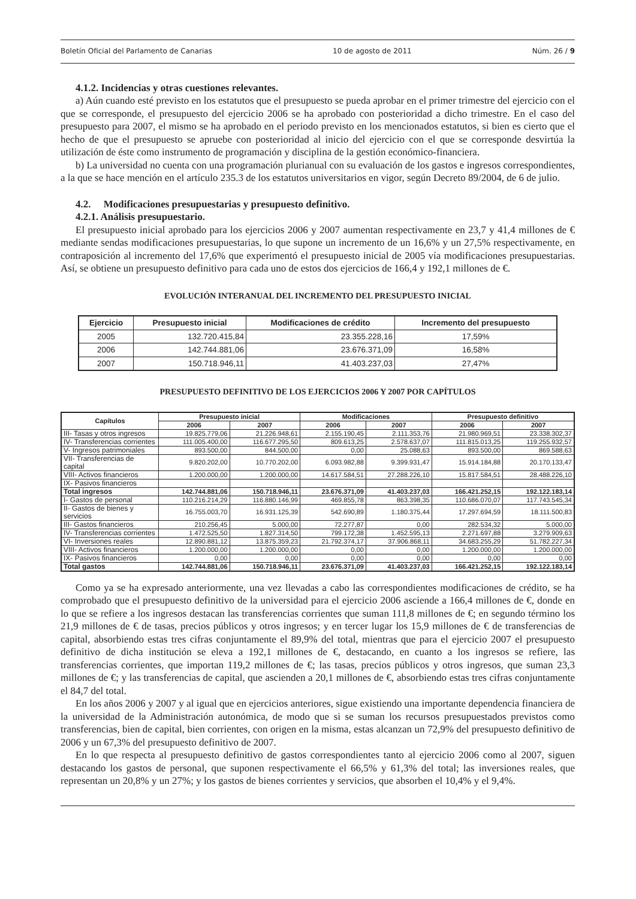Boletín Oficial del Parlamento de Canarias 10 de agosto de 2011 Núm. 26 / 9
4.1.2. Incidencias y otras cuestiones relevantes.
a) Aún cuando esté previsto en los estatutos que el presupuesto se pueda aprobar en el primer trimestre del ejercicio con el que se corresponde, el presupuesto del ejercicio 2006 se ha aprobado con posterioridad a dicho trimestre. En el caso del presupuesto para 2007, el mismo se ha aprobado en el periodo previsto en los mencionados estatutos, si bien es cierto que el hecho de que el presupuesto se apruebe con posterioridad al inicio del ejercicio con el que se corresponde desvirtúa la utilización de éste como instrumento de programación y disciplina de la gestión económico-financiera.
b) La universidad no cuenta con una programación plurianual con su evaluación de los gastos e ingresos correspondientes, a la que se hace mención en el artículo 235.3 de los estatutos universitarios en vigor, según Decreto 89/2004, de 6 de julio.
4.2. Modificaciones presupuestarias y presupuesto definitivo.
4.2.1. Análisis presupuestario.
El presupuesto inicial aprobado para los ejercicios 2006 y 2007 aumentan respectivamente en 23,7 y 41,4 millones de € mediante sendas modificaciones presupuestarias, lo que supone un incremento de un 16,6% y un 27,5% respectivamente, en contraposición al incremento del 17,6% que experimentó el presupuesto inicial de 2005 vía modificaciones presupuestarias. Así, se obtiene un presupuesto definitivo para cada uno de estos dos ejercicios de 166,4 y 192,1 millones de €.
EVOLUCIÓN INTERANUAL DEL INCREMENTO DEL PRESUPUESTO INICIAL
| Ejercicio | Presupuesto inicial | Modificaciones de crédito | Incremento del presupuesto |
| --- | --- | --- | --- |
| 2005 | 132.720.415,84 | 23.355.228,16 | 17,59% |
| 2006 | 142.744.881,06 | 23.676.371,09 | 16,58% |
| 2007 | 150.718.946,11 | 41.403.237,03 | 27,47% |
PRESUPUESTO DEFINITIVO DE LOS EJERCICIOS 2006 Y 2007 POR CAPÍTULOS
| Capítulos | Presupuesto inicial | | Modificaciones | | Presupuesto definitivo | |
| --- | --- | --- | --- | --- | --- | --- |
| | 2006 | 2007 | 2006 | 2007 | 2006 | 2007 |
| III- Tasas y otros ingresos | 19.825.779,06 | 21.226.948,61 | 2.155.190,45 | 2.111.353,76 | 21.980.969,51 | 23.338.302,37 |
| IV- Transferencias corrientes | 111.005.400,00 | 116.677.295,50 | 809.613,25 | 2.578.637,07 | 111.815.013,25 | 119.255.932,57 |
| V- Ingresos patrimoniales | 893.500,00 | 844.500,00 | 0,00 | 25.088,63 | 893.500,00 | 869.588,63 |
| VII- Transferencias de capital | 9.820.202,00 | 10.770.202,00 | 6.093.982,88 | 9.399.931,47 | 15.914.184,88 | 20.170.133,47 |
| VIII- Activos financieros | 1.200.000,00 | 1.200.000,00 | 14.617.584,51 | 27.288.226,10 | 15.817.584,51 | 28.488.226,10 |
| IX- Pasivos financieros | | | | | | |
| Total ingresos | 142.744.881,06 | 150.718.946,11 | 23.676.371,09 | 41.403.237,03 | 166.421.252,15 | 192.122.183,14 |
| I- Gastos de personal | 110.216.214,29 | 116.880.146,99 | 469.855,78 | 863.398,35 | 110.686.070,07 | 117.743.545,34 |
| II- Gastos de bienes y servicios | 16.755.003,70 | 16.931.125,39 | 542.690,89 | 1.180.375,44 | 17.297.694,59 | 18.111.500,83 |
| III- Gastos financieros | 210.256,45 | 5.000,00 | 72.277,87 | 0,00 | 282.534,32 | 5.000,00 |
| IV- Transferencias corrientes | 1.472.525,50 | 1.827.314,50 | 799.172,38 | 1.452.595,13 | 2.271.697,88 | 3.279.909,63 |
| VI- Inversiones reales | 12.890.881,12 | 13.875.359,23 | 21.792.374,17 | 37.906.868,11 | 34.683.255,29 | 51.782.227,34 |
| VIII- Activos financieros | 1.200.000,00 | 1.200.000,00 | 0,00 | 0,00 | 1.200.000,00 | 1.200.000,00 |
| IX- Pasivos financieros | 0,00 | 0,00 | 0,00 | 0,00 | 0,00 | 0,00 |
| Total gastos | 142.744.881,06 | 150.718.946,11 | 23.676.371,09 | 41.403.237,03 | 166.421.252,15 | 192.122.183,14 |
Como ya se ha expresado anteriormente, una vez llevadas a cabo las correspondientes modificaciones de crédito, se ha comprobado que el presupuesto definitivo de la universidad para el ejercicio 2006 asciende a 166,4 millones de €, donde en lo que se refiere a los ingresos destacan las transferencias corrientes que suman 111,8 millones de €; en segundo término los 21,9 millones de € de tasas, precios públicos y otros ingresos; y en tercer lugar los 15,9 millones de € de transferencias de capital, absorbiendo estas tres cifras conjuntamente el 89,9% del total, mientras que para el ejercicio 2007 el presupuesto definitivo de dicha institución se eleva a 192,1 millones de €, destacando, en cuanto a los ingresos se refiere, las transferencias corrientes, que importan 119,2 millones de €; las tasas, precios públicos y otros ingresos, que suman 23,3 millones de €; y las transferencias de capital, que ascienden a 20,1 millones de €, absorbiendo estas tres cifras conjuntamente el 84,7 del total.
En los años 2006 y 2007 y al igual que en ejercicios anteriores, sigue existiendo una importante dependencia financiera de la universidad de la Administración autonómica, de modo que si se suman los recursos presupuestados previstos como transferencias, bien de capital, bien corrientes, con origen en la misma, estas alcanzan un 72,9% del presupuesto definitivo de 2006 y un 67,3% del presupuesto definitivo de 2007.
En lo que respecta al presupuesto definitivo de gastos correspondientes tanto al ejercicio 2006 como al 2007, siguen destacando los gastos de personal, que suponen respectivamente el 66,5% y 61,3% del total; las inversiones reales, que representan un 20,8% y un 27%; y los gastos de bienes corrientes y servicios, que absorben el 10,4% y el 9,4%.